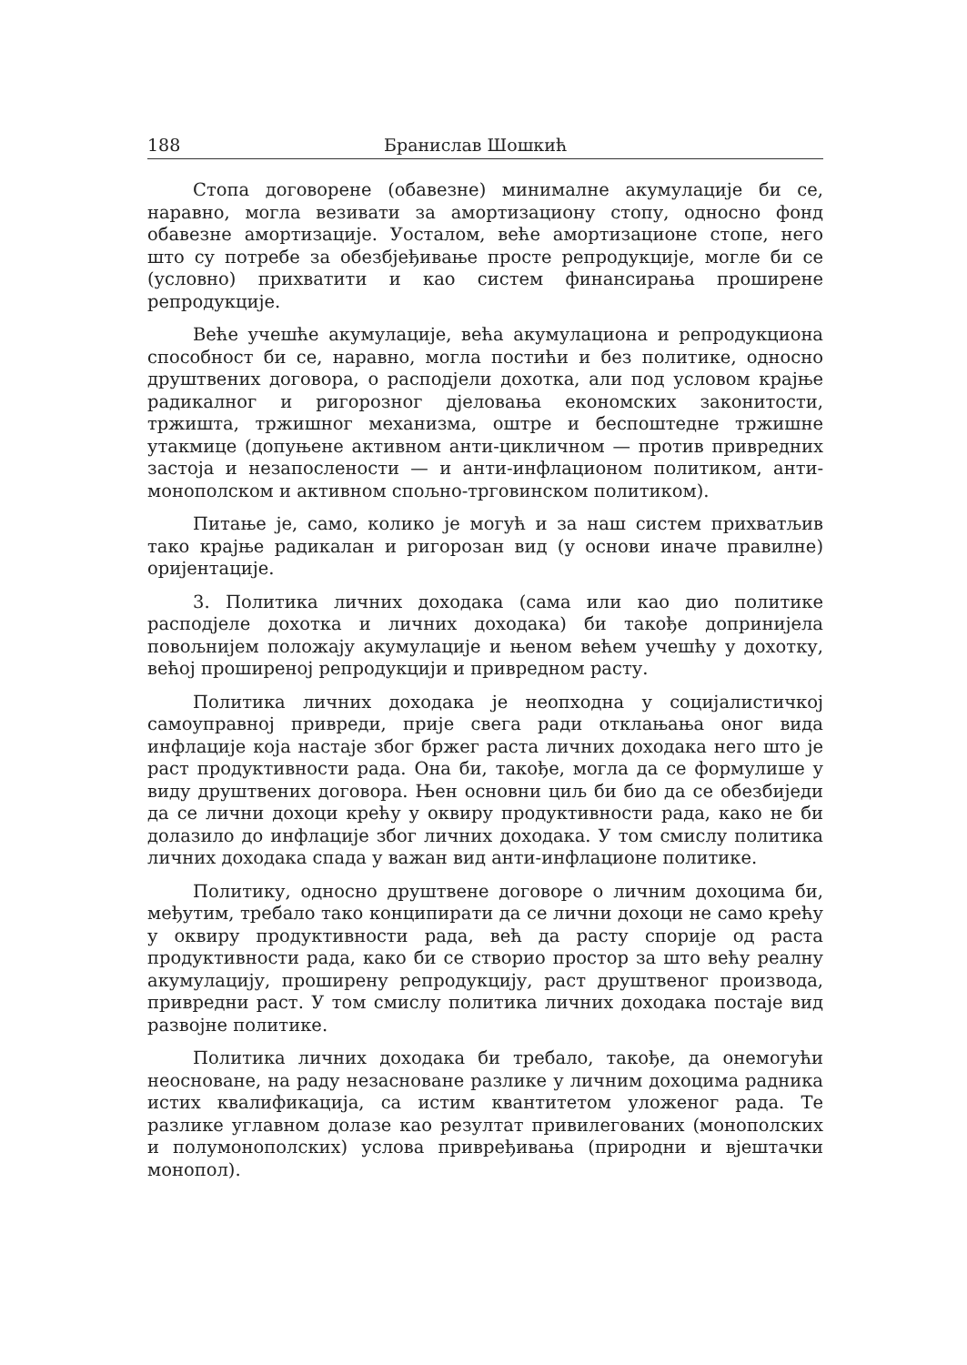188 Бранислав Шошкић
Стопа договорене (обавезне) минималне акумулације би се, наравно, могла везивати за амортизациону стопу, односно фонд обавезне амортизације. Уосталом, веће амортизационе стопе, него што су потребе за обезбјеђивање просте репродукције, могле би се (условно) прихватити и као систем финансирања проширене репродукције.
Веће учешће акумулације, већа акумулациона и репродукциона способност би се, наравно, могла постићи и без политике, односно друштвених договора, о расподјели дохотка, али под условом крајње радикалног и ригорозног дјеловања економских законитости, тржишта, тржишног механизма, оштре и беспоштедне тржишне утакмице (допуњене активном анти-цикличном — против привредних застоја и незапослености — и анти-инфлационом политиком, анти-монополском и активном спољно-трговинском политиком).
Питање је, само, колико је могућ и за наш систем прихватљив тако крајње радикалан и ригорозан вид (у основи иначе правилне) оријентације.
3. Политика личних доходака (сама или као дио политике расподјеле дохотка и личних доходака) би такође допринијела повољнијем положају акумулације и њеном већем учешћу у дохотку, већој проширеној репродукцији и привредном расту.
Политика личних доходака је неопходна у социјалистичкој самоуправној привреди, прије свега ради отклањања оног вида инфлације која настаје због бржег раста личних доходака него што је раст продуктивности рада. Она би, такође, могла да се формулише у виду друштвених договора. Њен основни циљ би био да се обезбиједи да се лични дохоци крећу у оквиру продуктивности рада, како не би долазило до инфлације због личних доходака. У том смислу политика личних доходака спада у важан вид анти-инфлационе политике.
Политику, односно друштвене договоре о личним дохоцима би, међутим, требало тако конципирати да се лични дохоци не само крећу у оквиру продуктивности рада, већ да расту спорије од раста продуктивности рада, како би се створио простор за што већу реалну акумулацију, проширену репродукцију, раст друштвеног производа, привредни раст. У том смислу политика личних доходака постаје вид развојне политике.
Политика личних доходака би требало, такође, да онемогући неосноване, на раду незасноване разлике у личним дохоцима радника истих квалификација, са истим квантитетом уложеног рада. Те разлике углавном долазе као резултат привилегованих (монополских и полумонополских) услова привређивања (природни и вјештачки монопол).